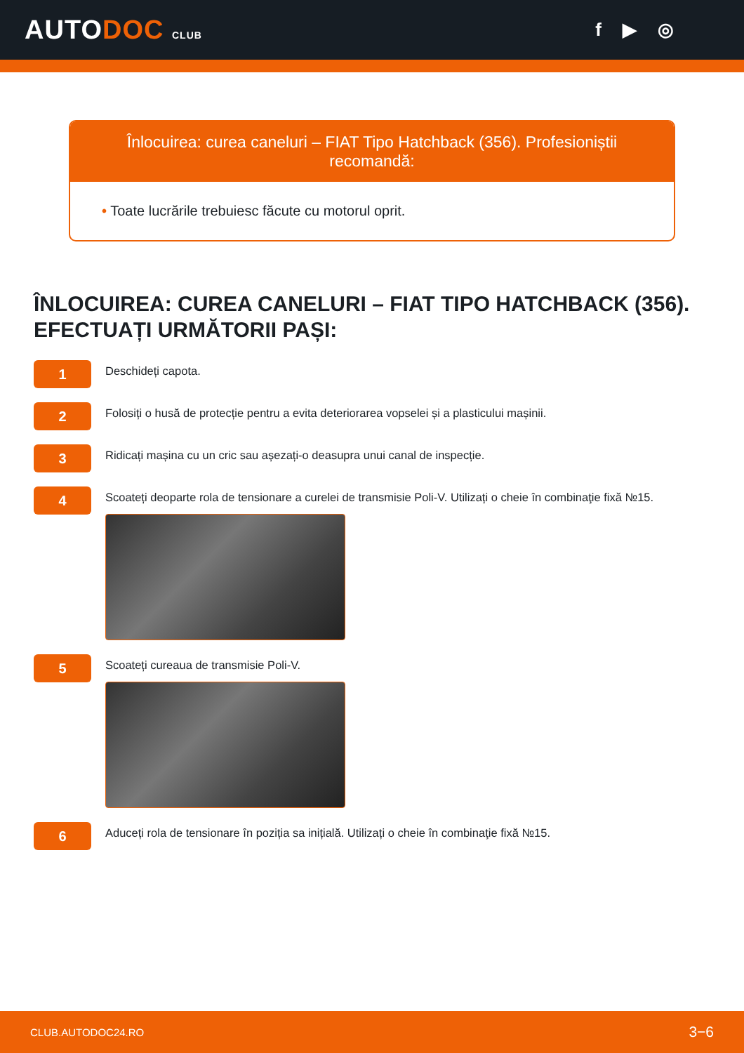AUTODOC CLUB
f ▶ ◎
Înlocuirea: curea caneluri – FIAT Tipo Hatchback (356). Profesioniștii recomandă:
• Toate lucrările trebuiesc făcute cu motorul oprit.
ÎNLOCUIREA: CUREA CANELURI – FIAT TIPO HATCHBACK (356). EFECTUAȚI URMĂTORII PAȘI:
1
Deschideți capota.
2
Folosiți o husă de protecție pentru a evita deteriorarea vopselei și a plasticului mașinii.
3
Ridicați mașina cu un cric sau așezați-o deasupra unui canal de inspecție.
4
Scoateți deoparte rola de tensionare a curelei de transmisie Poli-V. Utilizați o cheie în combinaţie fixă №15.
5
Scoateți cureaua de transmisie Poli-V.
6
Aduceți rola de tensionare în poziția sa inițială. Utilizați o cheie în combinaţie fixă №15.
CLUB.AUTODOC24.RO 3−6